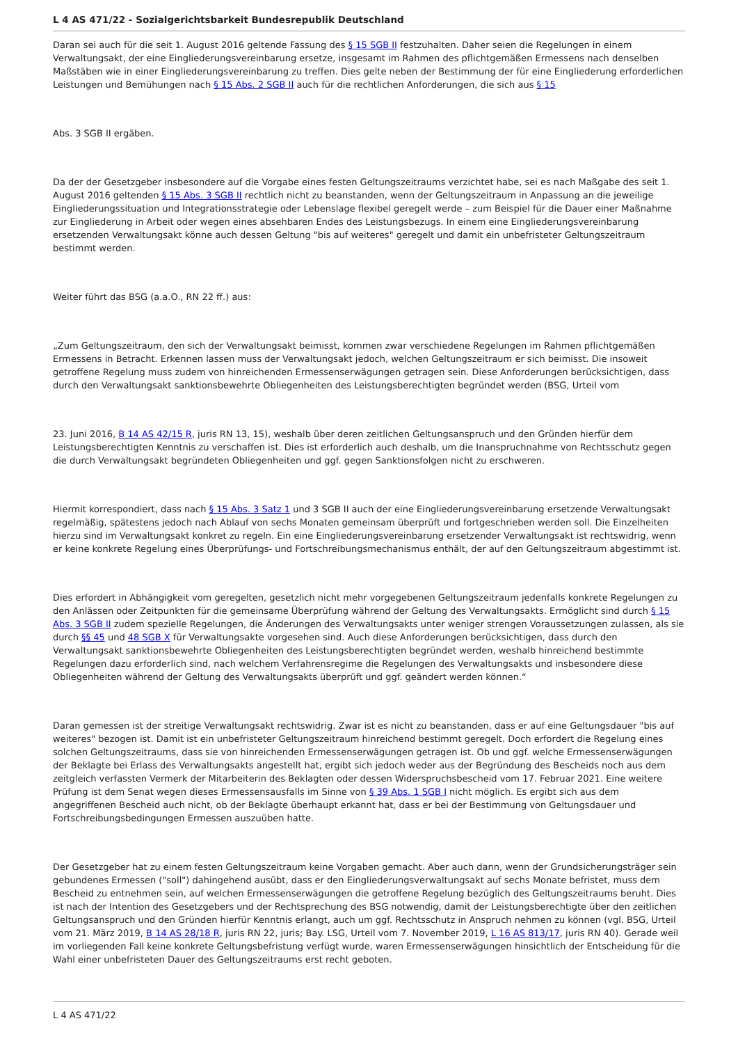L 4 AS 471/22 - Sozialgerichtsbarkeit Bundesrepublik Deutschland
Daran sei auch für die seit 1. August 2016 geltende Fassung des § 15 SGB II festzuhalten. Daher seien die Regelungen in einem Verwaltungsakt, der eine Eingliederungsvereinbarung ersetze, insgesamt im Rahmen des pflichtgemäßen Ermessens nach denselben Maßstäben wie in einer Eingliederungsvereinbarung zu treffen. Dies gelte neben der Bestimmung der für eine Eingliederung erforderlichen Leistungen und Bemühungen nach § 15 Abs. 2 SGB II auch für die rechtlichen Anforderungen, die sich aus § 15
Abs. 3 SGB II ergäben.
Da der der Gesetzgeber insbesondere auf die Vorgabe eines festen Geltungszeitraums verzichtet habe, sei es nach Maßgabe des seit 1. August 2016 geltenden § 15 Abs. 3 SGB II rechtlich nicht zu beanstanden, wenn der Geltungszeitraum in Anpassung an die jeweilige Eingliederungssituation und Integrationsstrategie oder Lebenslage flexibel geregelt werde – zum Beispiel für die Dauer einer Maßnahme zur Eingliederung in Arbeit oder wegen eines absehbaren Endes des Leistungsbezugs. In einem eine Eingliederungsvereinbarung ersetzenden Verwaltungsakt könne auch dessen Geltung "bis auf weiteres" geregelt und damit ein unbefristeter Geltungszeitraum bestimmt werden.
Weiter führt das BSG (a.a.O., RN 22 ff.) aus:
„Zum Geltungszeitraum, den sich der Verwaltungsakt beimisst, kommen zwar verschiedene Regelungen im Rahmen pflichtgemäßen Ermessens in Betracht. Erkennen lassen muss der Verwaltungsakt jedoch, welchen Geltungszeitraum er sich beimisst. Die insoweit getroffene Regelung muss zudem von hinreichenden Ermessenserwägungen getragen sein. Diese Anforderungen berücksichtigen, dass durch den Verwaltungsakt sanktionsbewehrte Obliegenheiten des Leistungsberechtigten begründet werden (BSG, Urteil vom
23. Juni 2016, B 14 AS 42/15 R, juris RN 13, 15), weshalb über deren zeitlichen Geltungsanspruch und den Gründen hierfür dem Leistungsberechtigten Kenntnis zu verschaffen ist. Dies ist erforderlich auch deshalb, um die Inanspruchnahme von Rechtsschutz gegen die durch Verwaltungsakt begründeten Obliegenheiten und ggf. gegen Sanktionsfolgen nicht zu erschweren.
Hiermit korrespondiert, dass nach § 15 Abs. 3 Satz 1 und 3 SGB II auch der eine Eingliederungsvereinbarung ersetzende Verwaltungsakt regelmäßig, spätestens jedoch nach Ablauf von sechs Monaten gemeinsam überprüft und fortgeschrieben werden soll. Die Einzelheiten hierzu sind im Verwaltungsakt konkret zu regeln. Ein eine Eingliederungsvereinbarung ersetzender Verwaltungsakt ist rechtswidrig, wenn er keine konkrete Regelung eines Überprüfungs- und Fortschreibungsmechanismus enthält, der auf den Geltungszeitraum abgestimmt ist.
Dies erfordert in Abhängigkeit vom geregelten, gesetzlich nicht mehr vorgegebenen Geltungszeitraum jedenfalls konkrete Regelungen zu den Anlässen oder Zeitpunkten für die gemeinsame Überprüfung während der Geltung des Verwaltungsakts. Ermöglicht sind durch § 15 Abs. 3 SGB II zudem spezielle Regelungen, die Änderungen des Verwaltungsakts unter weniger strengen Voraussetzungen zulassen, als sie durch §§ 45 und 48 SGB X für Verwaltungsakte vorgesehen sind. Auch diese Anforderungen berücksichtigen, dass durch den Verwaltungsakt sanktionsbewehrte Obliegenheiten des Leistungsberechtigten begründet werden, weshalb hinreichend bestimmte Regelungen dazu erforderlich sind, nach welchem Verfahrensregime die Regelungen des Verwaltungsakts und insbesondere diese Obliegenheiten während der Geltung des Verwaltungsakts überprüft und ggf. geändert werden können.“
Daran gemessen ist der streitige Verwaltungsakt rechtswidrig. Zwar ist es nicht zu beanstanden, dass er auf eine Geltungsdauer "bis auf weiteres" bezogen ist. Damit ist ein unbefristeter Geltungszeitraum hinreichend bestimmt geregelt. Doch erfordert die Regelung eines solchen Geltungszeitraums, dass sie von hinreichenden Ermessenserwägungen getragen ist. Ob und ggf. welche Ermessenserwägungen der Beklagte bei Erlass des Verwaltungsakts angestellt hat, ergibt sich jedoch weder aus der Begründung des Bescheids noch aus dem zeitgleich verfassten Vermerk der Mitarbeiterin des Beklagten oder dessen Widerspruchsbescheid vom 17. Februar 2021. Eine weitere Prüfung ist dem Senat wegen dieses Ermessensausfalls im Sinne von § 39 Abs. 1 SGB I nicht möglich. Es ergibt sich aus dem angegriffenen Bescheid auch nicht, ob der Beklagte überhaupt erkannt hat, dass er bei der Bestimmung von Geltungsdauer und Fortschreibungsbedingungen Ermessen auszuüben hatte.
Der Gesetzgeber hat zu einem festen Geltungszeitraum keine Vorgaben gemacht. Aber auch dann, wenn der Grundsicherungsträger sein gebundenes Ermessen ("soll") dahingehend ausübt, dass er den Eingliederungsverwaltungsakt auf sechs Monate befristet, muss dem Bescheid zu entnehmen sein, auf welchen Ermessenserwägungen die getroffene Regelung bezüglich des Geltungszeitraums beruht. Dies ist nach der Intention des Gesetzgebers und der Rechtsprechung des BSG notwendig, damit der Leistungsberechtigte über den zeitlichen Geltungsanspruch und den Gründen hierfür Kenntnis erlangt, auch um ggf. Rechtsschutz in Anspruch nehmen zu können (vgl. BSG, Urteil vom 21. März 2019, B 14 AS 28/18 R, juris RN 22, juris; Bay. LSG, Urteil vom 7. November 2019, L 16 AS 813/17, juris RN 40). Gerade weil im vorliegenden Fall keine konkrete Geltungsbefristung verfügt wurde, waren Ermessenserwägungen hinsichtlich der Entscheidung für die Wahl einer unbefristeten Dauer des Geltungszeitraums erst recht geboten.
L 4 AS 471/22